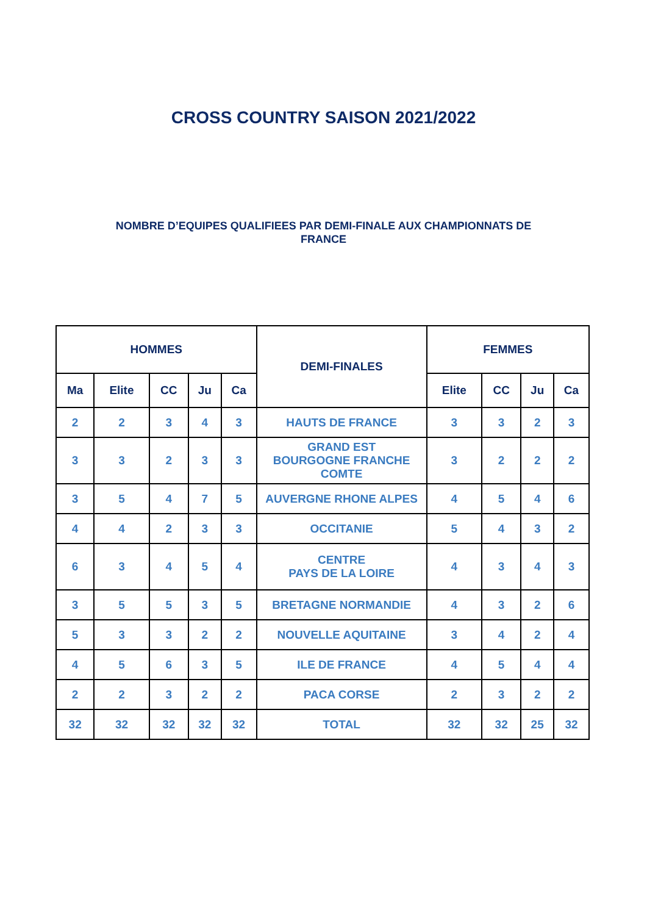CROSS COUNTRY SAISON 2021/2022
NOMBRE D’EQUIPES QUALIFIEES PAR DEMI-FINALE AUX CHAMPIONNATS DE FRANCE
| HOMMES | | | | | DEMI-FINALES | FEMMES | | | |
| --- | --- | --- | --- | --- | --- | --- | --- | --- | --- |
| Ma | Elite | CC | Ju | Ca | | Elite | CC | Ju | Ca |
| 2 | 2 | 3 | 4 | 3 | HAUTS DE FRANCE | 3 | 3 | 2 | 3 |
| 3 | 3 | 2 | 3 | 3 | GRAND EST BOURGOGNE FRANCHE COMTE | 3 | 2 | 2 | 2 |
| 3 | 5 | 4 | 7 | 5 | AUVERGNE RHONE ALPES | 4 | 5 | 4 | 6 |
| 4 | 4 | 2 | 3 | 3 | OCCITANIE | 5 | 4 | 3 | 2 |
| 6 | 3 | 4 | 5 | 4 | CENTRE PAYS DE LA LOIRE | 4 | 3 | 4 | 3 |
| 3 | 5 | 5 | 3 | 5 | BRETAGNE NORMANDIE | 4 | 3 | 2 | 6 |
| 5 | 3 | 3 | 2 | 2 | NOUVELLE AQUITAINE | 3 | 4 | 2 | 4 |
| 4 | 5 | 6 | 3 | 5 | ILE DE FRANCE | 4 | 5 | 4 | 4 |
| 2 | 2 | 3 | 2 | 2 | PACA CORSE | 2 | 3 | 2 | 2 |
| 32 | 32 | 32 | 32 | 32 | TOTAL | 32 | 32 | 25 | 32 |